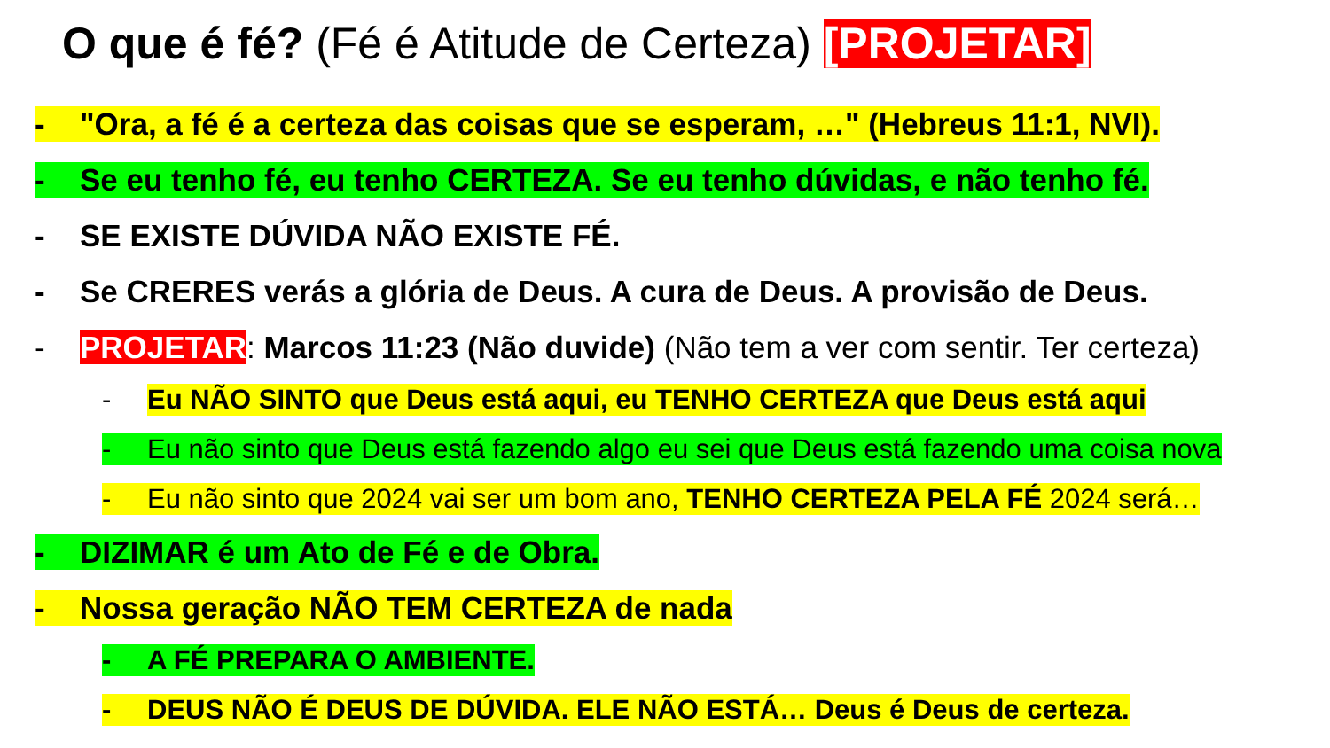O que é fé? (Fé é Atitude de Certeza) [PROJETAR]
- "Ora, a fé é a certeza das coisas que se esperam, …" (Hebreus 11:1, NVI).
- Se eu tenho fé, eu tenho CERTEZA. Se eu tenho dúvidas, e não tenho fé.
- SE EXISTE DÚVIDA NÃO EXISTE FÉ.
- Se CRERES verás a glória de Deus. A cura de Deus. A provisão de Deus.
- PROJETAR: Marcos 11:23 (Não duvide) (Não tem a ver com sentir. Ter certeza)
- Eu NÃO SINTO que Deus está aqui, eu TENHO CERTEZA que Deus está aqui
- Eu não sinto que Deus está fazendo algo eu sei que Deus está fazendo uma coisa nova
- Eu não sinto que 2024 vai ser um bom ano, TENHO CERTEZA PELA FÉ 2024 será…
- DIZIMAR é um Ato de Fé e de Obra.
- Nossa geração NÃO TEM CERTEZA de nada
- A FÉ PREPARA O AMBIENTE.
- DEUS NÃO É DEUS DE DÚVIDA. ELE NÃO ESTÁ… Deus é Deus de certeza.